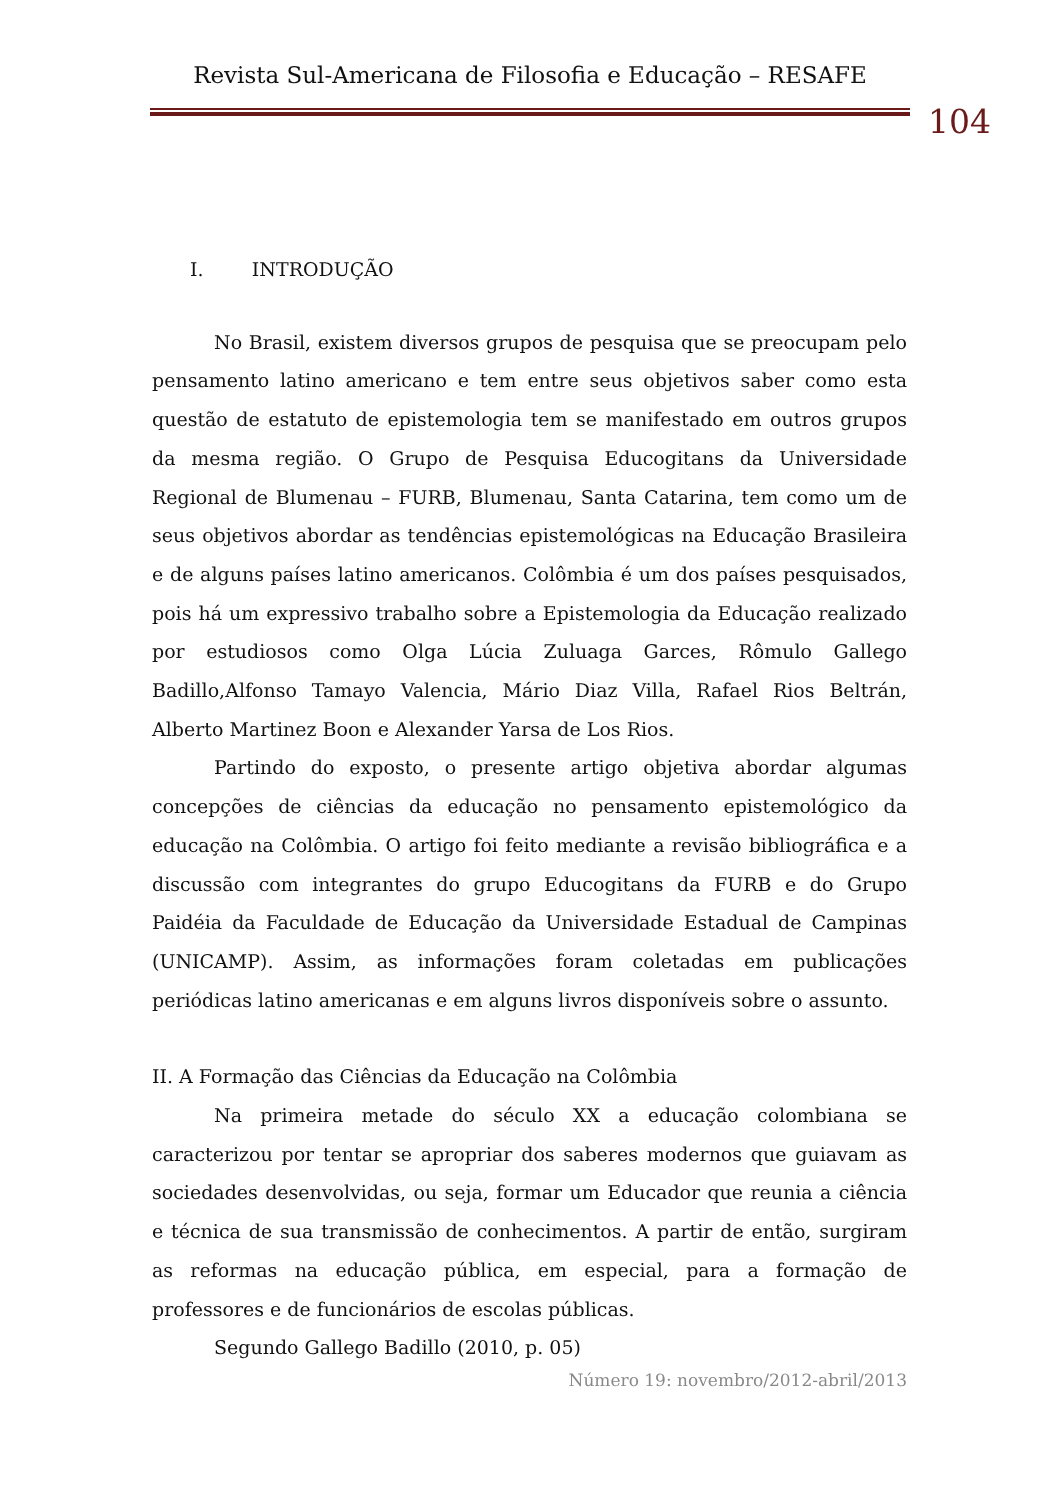Revista Sul-Americana de Filosofia e Educação – RESAFE
104
I. INTRODUÇÃO
No Brasil, existem diversos grupos de pesquisa que se preocupam pelo pensamento latino americano e tem entre seus objetivos saber como esta questão de estatuto de epistemologia tem se manifestado em outros grupos da mesma região. O Grupo de Pesquisa Educogitans da Universidade Regional de Blumenau – FURB, Blumenau, Santa Catarina, tem como um de seus objetivos abordar as tendências epistemológicas na Educação Brasileira e de alguns países latino americanos. Colômbia é um dos países pesquisados, pois há um expressivo trabalho sobre a Epistemologia da Educação realizado por estudiosos como Olga Lúcia Zuluaga Garces, Rômulo Gallego Badillo,Alfonso Tamayo Valencia, Mário Diaz Villa, Rafael Rios Beltrán, Alberto Martinez Boon e Alexander Yarsa de Los Rios.
Partindo do exposto, o presente artigo objetiva abordar algumas concepções de ciências da educação no pensamento epistemológico da educação na Colômbia. O artigo foi feito mediante a revisão bibliográfica e a discussão com integrantes do grupo Educogitans da FURB e do Grupo Paidéia da Faculdade de Educação da Universidade Estadual de Campinas (UNICAMP). Assim, as informações foram coletadas em publicações periódicas latino americanas e em alguns livros disponíveis sobre o assunto.
II. A Formação das Ciências da Educação na Colômbia
Na primeira metade do século XX a educação colombiana se caracterizou por tentar se apropriar dos saberes modernos que guiavam as sociedades desenvolvidas, ou seja, formar um Educador que reunia a ciência e técnica de sua transmissão de conhecimentos. A partir de então, surgiram as reformas na educação pública, em especial, para a formação de professores e de funcionários de escolas públicas.
Segundo Gallego Badillo (2010, p. 05)
Número 19: novembro/2012-abril/2013